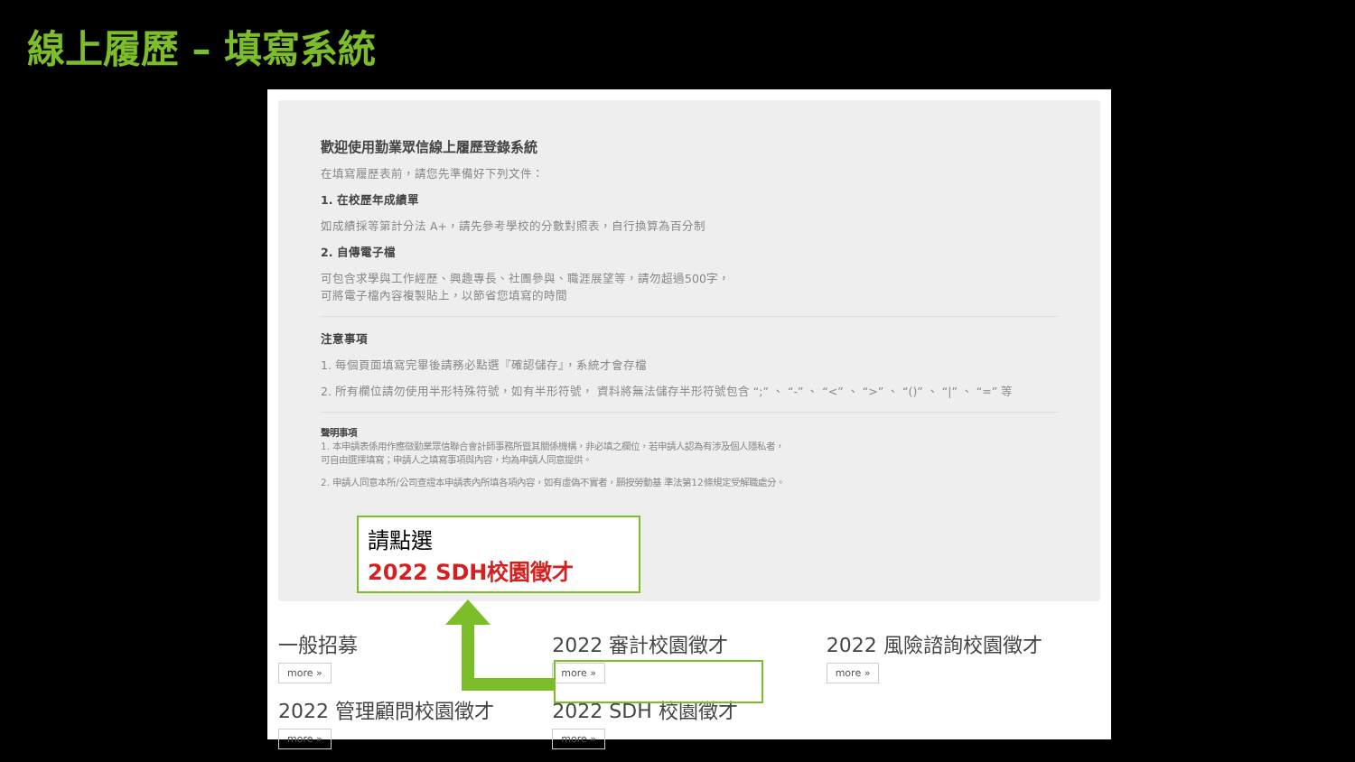線上履歷 – 填寫系統
歡迎使用勤業眾信線上履歷登錄系統
在填寫履歷表前，請您先準備好下列文件：
1. 在校歷年成績單
如成績採等第計分法 A+，請先參考學校的分數對照表，自行換算為百分制
2. 自傳電子檔
可包含求學與工作經歷、興趣專長、社團參與、職涯展望等，請勿超過500字，
可將電子檔內容複製貼上，以節省您填寫的時間
注意事項
1. 每個頁面填寫完畢後請務必點選『確認儲存』，系統才會存檔
2. 所有欄位請勿使用半形特殊符號，如有半形符號， 資料將無法儲存半形符號包含 “;” 、 “-” 、 “<” 、 “>” 、 “()” 、 “|” 、 “=” 等
聲明事項
1. 本申請表係用作應徵勤業眾信聯合會計師事務所暨其關係機構，非必填之欄位，若申請人認為有涉及個人隱私者，
可自由選擇填寫；申請人之填寫事項與內容，均為申請人同意提供。
2. 申請人同意本所/公司查證本申請表內所填各項內容，如有虛偽不實者，願按勞動基 準法第12條規定受解職處分。
一般招募
more »
2022 審計校園徵才
more »
2022 風險諮詢校園徵才
more »
2022 管理顧問校園徵才
more »
2022 SDH 校園徵才
more »
請點選
2022 SDH校園徵才